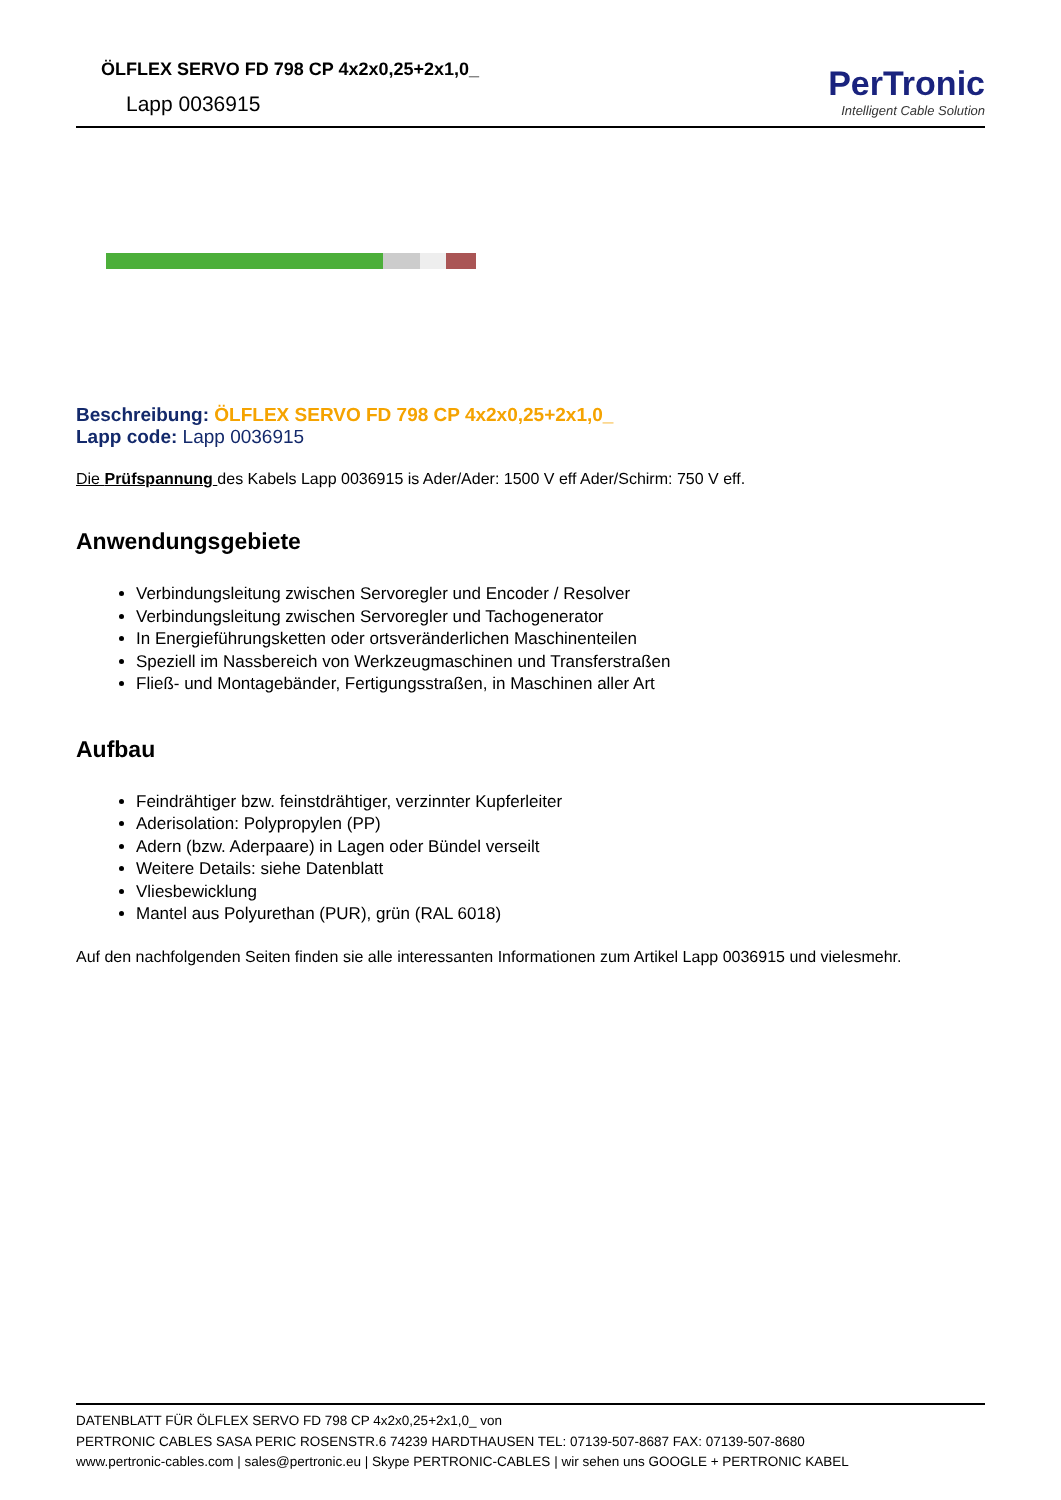ÖLFLEX SERVO FD 798 CP 4x2x0,25+2x1,0_
Lapp 0036915
PerTronic
Intelligent Cable Solution
Beschreibung: ÖLFLEX SERVO FD 798 CP 4x2x0,25+2x1,0_
Lapp code: Lapp 0036915
Die Prüfspannung des Kabels Lapp 0036915 is Ader/Ader: 1500 V eff Ader/Schirm: 750 V eff.
Anwendungsgebiete
Verbindungsleitung zwischen Servoregler und Encoder / Resolver
Verbindungsleitung zwischen Servoregler und Tachogenerator
In Energieführungsketten oder ortsveränderlichen Maschinenteilen
Speziell im Nassbereich von Werkzeugmaschinen und Transferstraßen
Fließ- und Montagebänder, Fertigungsstraßen, in Maschinen aller Art
Aufbau
Feindrähtiger bzw. feinstdrähtiger, verzinnter Kupferleiter
Aderisolation: Polypropylen (PP)
Adern (bzw. Aderpaare) in Lagen oder Bündel verseilt
Weitere Details: siehe Datenblatt
Vliesbewicklung
Mantel aus Polyurethan (PUR), grün (RAL 6018)
Auf den nachfolgenden Seiten finden sie alle interessanten Informationen zum Artikel Lapp 0036915 und vielesmehr.
DATENBLATT FÜR ÖLFLEX SERVO FD 798 CP 4x2x0,25+2x1,0_ von
PERTRONIC CABLES SASA PERIC ROSENSTR.6 74239 HARDTHAUSEN TEL: 07139-507-8687 FAX: 07139-507-8680
www.pertronic-cables.com | sales@pertronic.eu | Skype PERTRONIC-CABLES | wir sehen uns GOOGLE + PERTRONIC KABEL